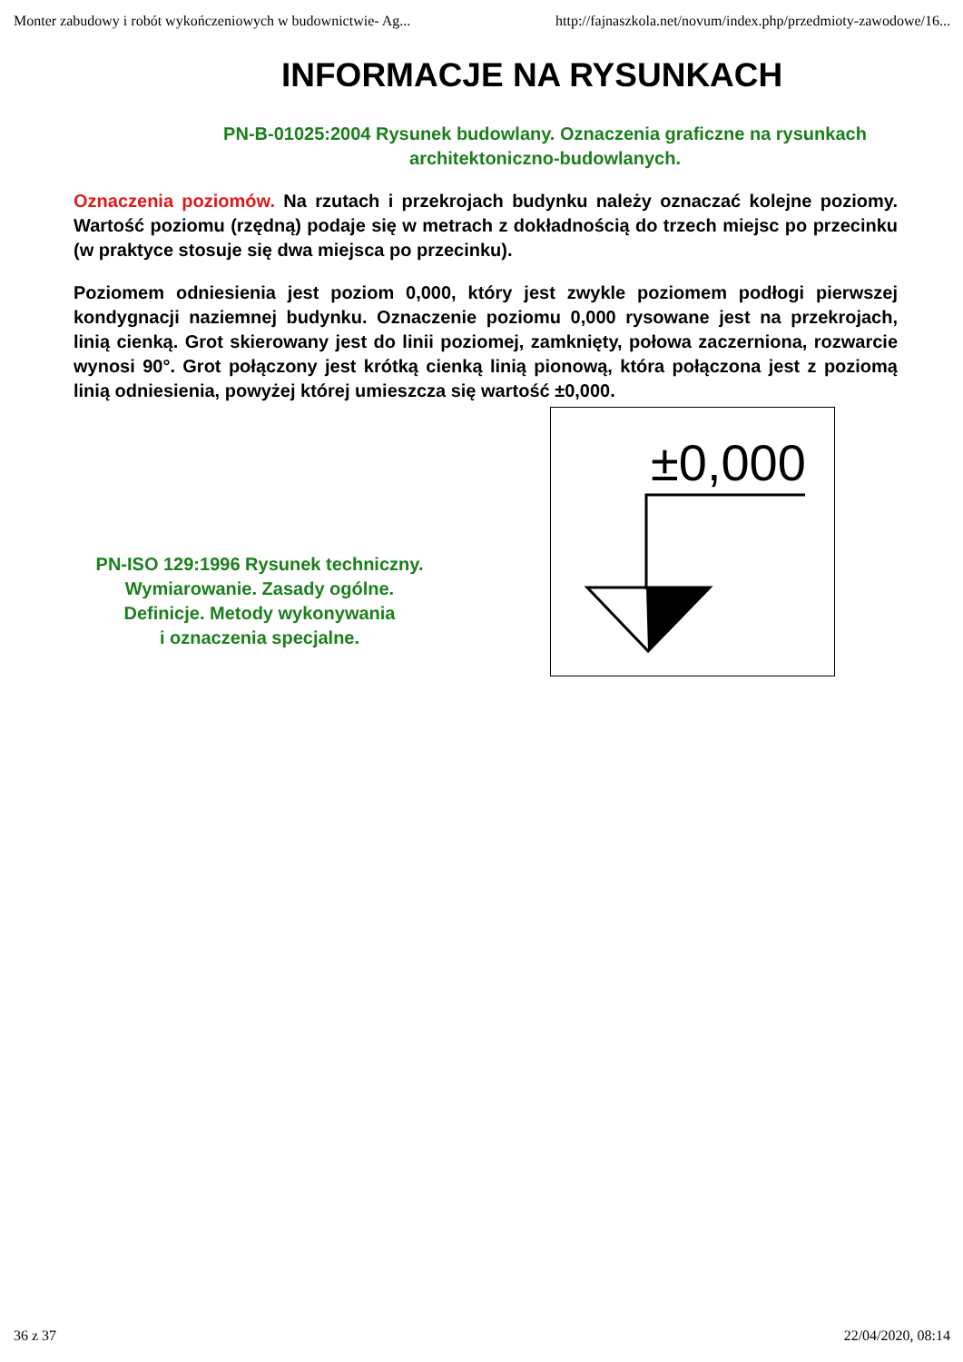Monter zabudowy i robót wykończeniowych w budownictwie- Ag... http://fajnaszkola.net/novum/index.php/przedmioty-zawodowe/16...
INFORMACJE NA RYSUNKACH
PN-B-01025:2004 Rysunek budowlany. Oznaczenia graficzne na rysunkach architektoniczno-budowlanych.
Oznaczenia poziomów. Na rzutach i przekrojach budynku należy oznaczać kolejne poziomy. Wartość poziomu (rzędną) podaje się w metrach z dokładnością do trzech miejsc po przecinku (w praktyce stosuje się dwa miejsca po przecinku).
Poziomem odniesienia jest poziom 0,000, który jest zwykle poziomem podłogi pierwszej kondygnacji naziemnej budynku. Oznaczenie poziomu 0,000 rysowane jest na przekrojach, linią cienką. Grot skierowany jest do linii poziomej, zamknięty, połowa zaczerniona, rozwarcie wynosi 90°. Grot połączony jest krótką cienką linią pionową, która połączona jest z poziomą linią odniesienia, powyżej której umieszcza się wartość ±0,000.
PN-ISO 129:1996 Rysunek techniczny.
Wymiarowanie. Zasady ogólne.
Definicje. Metody wykonywania
i oznaczenia specjalne.
±0,000
36 z 37 22/04/2020, 08:14